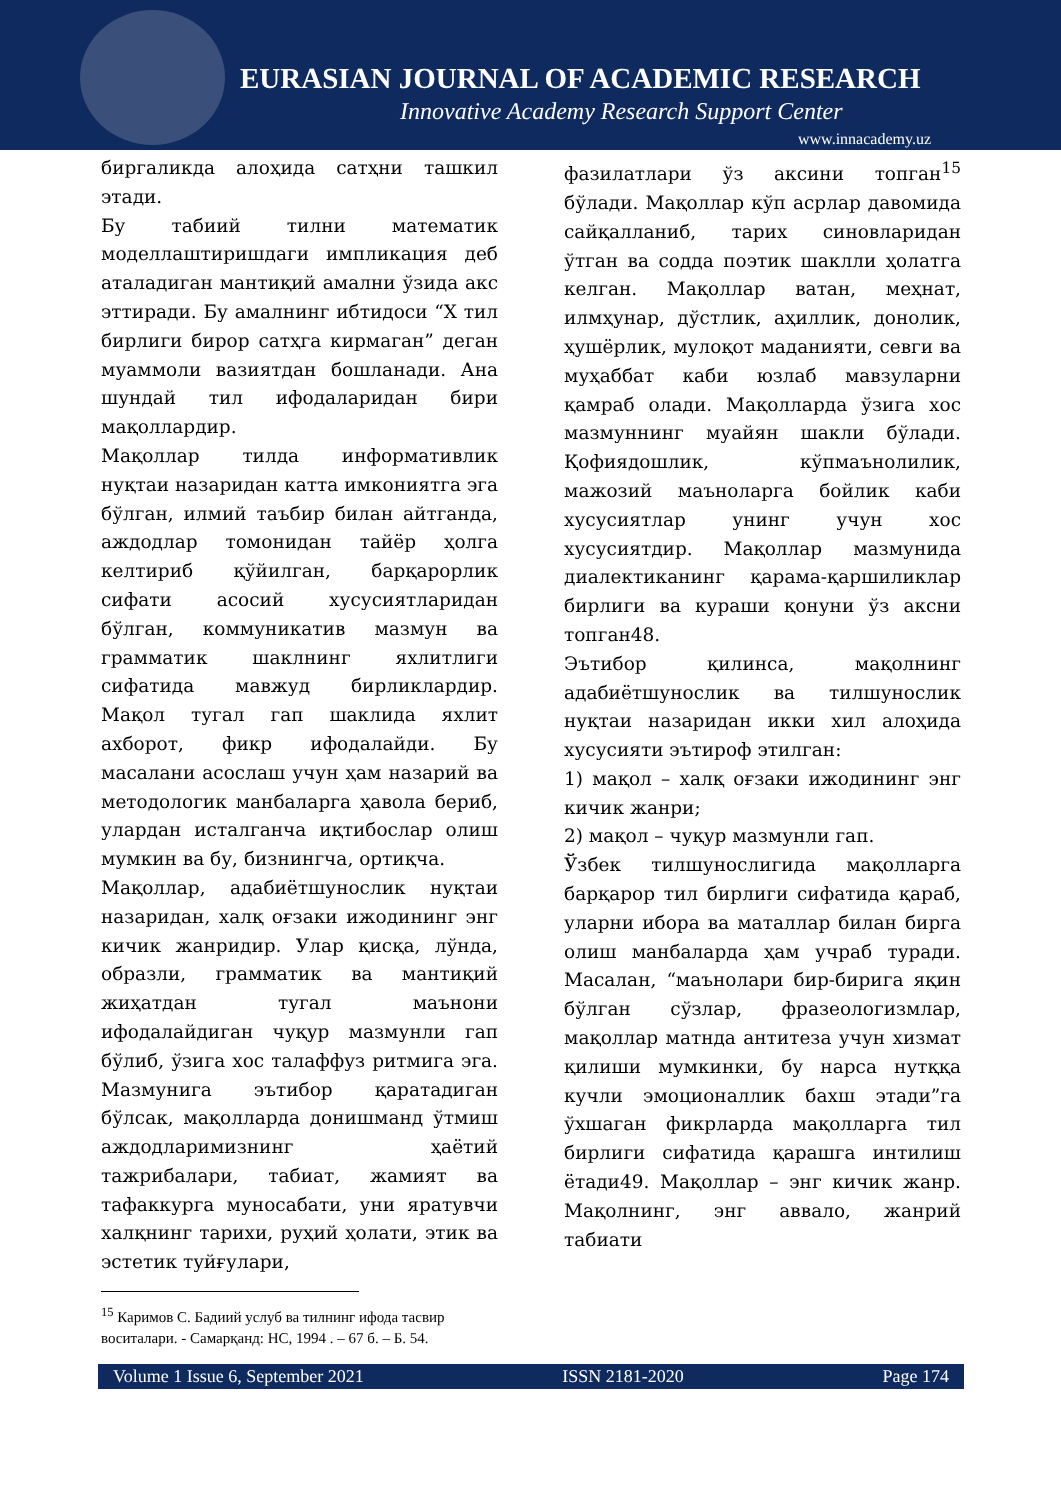EURASIAN JOURNAL OF ACADEMIC RESEARCH
Innovative Academy Research Support Center
www.innacademy.uz
биргаликда алоҳида сатҳни ташкил этади.
Бу табиий тилни математик моделлаштиришдаги импликация деб аталадиган мантиқий амални ўзида акс эттиради. Бу амалнинг ибтидоси “Х тил бирлиги бирор сатҳга кирмаган” деган муаммоли вазиятдан бошланади. Ана шундай тил ифодаларидан бири мақоллардир.
Мақоллар тилда информативлик нуқтаи назаридан катта имкониятга эга бўлган, илмий таъбир билан айтганда, аждодлар томонидан тайёр ҳолга келтириб қўйилган, барқарорлик сифати асосий хусусиятларидан бўлган, коммуникатив мазмун ва грамматик шаклнинг яхлитлиги сифатида мавжуд бирликлардир. Мақол тугал гап шаклида яхлит ахборот, фикр ифодалайди. Бу масалани асослаш учун ҳам назарий ва методологик манбаларга ҳавола бериб, улардан исталганча иқтибослар олиш мумкин ва бу, бизнингча, ортиқча.
Мақоллар, адабиётшунослик нуқтаи назаридан, халқ оғзаки ижодининг энг кичик жанридир. Улар қисқа, лўнда, образли, грамматик ва мантиқий жиҳатдан тугал маънони ифодалайдиган чуқур мазмунли гап бўлиб, ўзига хос талаффуз ритмига эга. Мазмунига эътибор қаратадиган бўлсак, мақолларда донишманд ўтмиш аждодларимизнинг ҳаётий тажрибалари, табиат, жамият ва тафаккурга муносабати, уни яратувчи халқнинг тарихи, руҳий ҳолати, этик ва эстетик туйғулари,
фазилатлари ўз аксини топган<sup>15</sup> бўлади. Мақоллар кўп асрлар давомида сайқалланиб, тарих синовларидан ўтган ва содда поэтик шаклли ҳолатга келган. Мақоллар ватан, меҳнат, илмҳунар, дўстлик, аҳиллик, донолик, ҳушёрлик, мулоқот маданияти, севги ва муҳаббат каби юзлаб мавзуларни қамраб олади. Мақолларда ўзига хос мазмуннинг муайян шакли бўлади. Қофиядошлик, кўпмаънолилик, мажозий маъноларга бойлик каби хусусиятлар унинг учун хос хусусиятдир. Мақоллар мазмунида диалектиканинг қарама-қаршиликлар бирлиги ва кураши қонуни ўз аксни топган48.
Эътибор қилинса, мақолнинг адабиётшунослик ва тилшунослик нуқтаи назаридан икки хил алоҳида хусусияти эътироф этилган:
1) мақол – халқ оғзаки ижодининг энг кичик жанри;
2) мақол – чуқур мазмунли гап.
Ўзбек тилшунослигида мақолларга барқарор тил бирлиги сифатида қараб, уларни ибора ва маталлар билан бирга олиш манбаларда ҳам учраб туради. Масалан, “маънолари бир-бирига яқин бўлган сўзлар, фразеологизмлар, мақоллар матнда антитеза учун хизмат қилиши мумкинки, бу нарса нутққа кучли эмоционаллик бахш этади”га ўхшаган фикрларда мақолларга тил бирлиги сифатида қарашга интилиш ётади49. Мақоллар – энг кичик жанр. Мақолнинг, энг аввало, жанрий табиати
<sup>15</sup> Каримов С. Бадиий услуб ва тилнинг ифода тасвир воситалари. - Самарқанд: НС, 1994 . – 67 б. – Б. 54.
Volume 1 Issue 6, September 2021 ISSN 2181-2020 Page 174